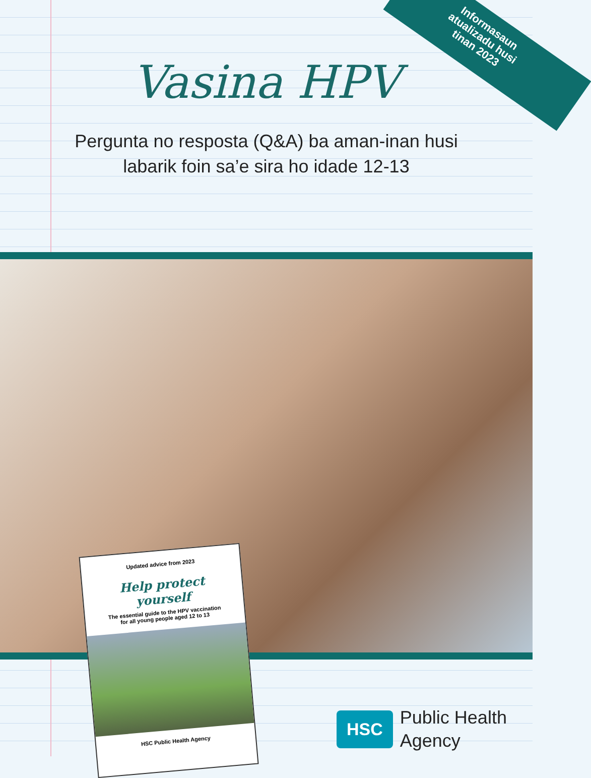Informasaun
atualizadu husi
tinan 2023
Vasina HPV
Pergunta no resposta (Q&A) ba aman-inan husi
labarik foin sa’e sira ho idade 12-13
Updated advice from 2023
Help protect yourself
The essential guide to the HPV vaccination
for all young people aged 12 to 13
HSC Public Health Agency
HSC
Public Health
Agency